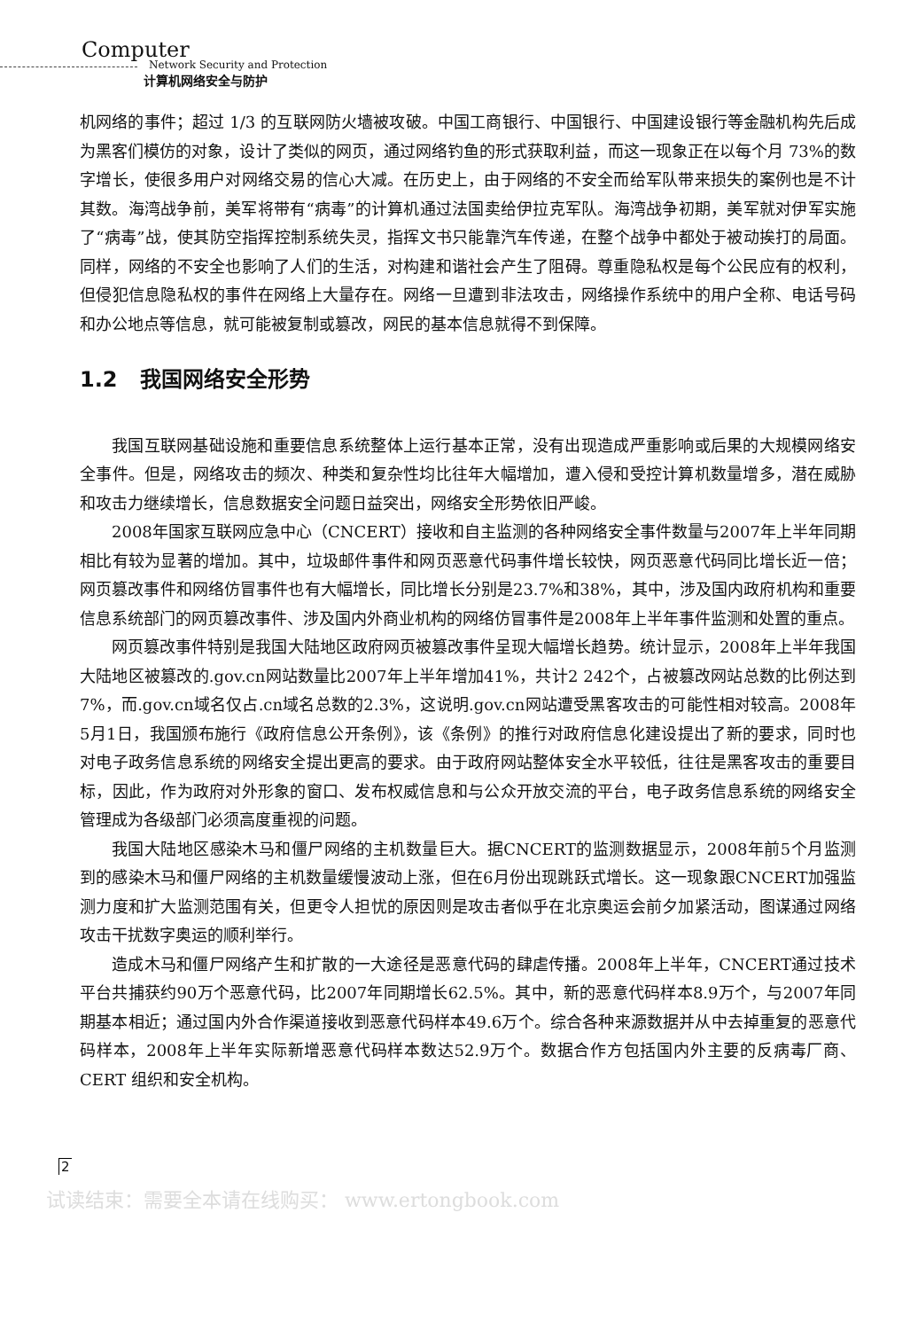Computer
Network Security and Protection
计算机网络安全与防护
机网络的事件；超过 1/3 的互联网防火墙被攻破。中国工商银行、中国银行、中国建设银行等金融机构先后成为黑客们模仿的对象，设计了类似的网页，通过网络钓鱼的形式获取利益，而这一现象正在以每个月 73%的数字增长，使很多用户对网络交易的信心大减。在历史上，由于网络的不安全而给军队带来损失的案例也是不计其数。海湾战争前，美军将带有“病毒”的计算机通过法国卖给伊拉克军队。海湾战争初期，美军就对伊军实施了“病毒”战，使其防空指挥控制系统失灵，指挥文书只能靠汽车传递，在整个战争中都处于被动挨打的局面。同样，网络的不安全也影响了人们的生活，对构建和谐社会产生了阻碍。尊重隐私权是每个公民应有的权利，但侵犯信息隐私权的事件在网络上大量存在。网络一旦遭到非法攻击，网络操作系统中的用户全称、电话号码和办公地点等信息，就可能被复制或篡改，网民的基本信息就得不到保障。
1.2 我国网络安全形势
我国互联网基础设施和重要信息系统整体上运行基本正常，没有出现造成严重影响或后果的大规模网络安全事件。但是，网络攻击的频次、种类和复杂性均比往年大幅增加，遭入侵和受控计算机数量增多，潜在威胁和攻击力继续增长，信息数据安全问题日益突出，网络安全形势依旧严峻。
2008年国家互联网应急中心（CNCERT）接收和自主监测的各种网络安全事件数量与2007年上半年同期相比有较为显著的增加。其中，垃圾邮件事件和网页恶意代码事件增长较快，网页恶意代码同比增长近一倍；网页篡改事件和网络仿冒事件也有大幅增长，同比增长分别是23.7%和38%，其中，涉及国内政府机构和重要信息系统部门的网页篡改事件、涉及国内外商业机构的网络仿冒事件是2008年上半年事件监测和处置的重点。
网页篡改事件特别是我国大陆地区政府网页被篡改事件呈现大幅增长趋势。统计显示，2008年上半年我国大陆地区被篡改的.gov.cn网站数量比2007年上半年增加41%，共计2 242个，占被篡改网站总数的比例达到7%，而.gov.cn域名仅占.cn域名总数的2.3%，这说明.gov.cn网站遭受黑客攻击的可能性相对较高。2008年5月1日，我国颁布施行《政府信息公开条例》，该《条例》的推行对政府信息化建设提出了新的要求，同时也对电子政务信息系统的网络安全提出更高的要求。由于政府网站整体安全水平较低，往往是黑客攻击的重要目标，因此，作为政府对外形象的窗口、发布权威信息和与公众开放交流的平台，电子政务信息系统的网络安全管理成为各级部门必须高度重视的问题。
我国大陆地区感染木马和僵尸网络的主机数量巨大。据CNCERT的监测数据显示，2008年前5个月监测到的感染木马和僵尸网络的主机数量缓慢波动上涨，但在6月份出现跳跃式增长。这一现象跟CNCERT加强监测力度和扩大监测范围有关，但更令人担忧的原因则是攻击者似乎在北京奥运会前夕加紧活动，图谋通过网络攻击干扰数字奥运的顺利举行。
造成木马和僵尸网络产生和扩散的一大途径是恶意代码的肆虐传播。2008年上半年，CNCERT通过技术平台共捕获约90万个恶意代码，比2007年同期增长62.5%。其中，新的恶意代码样本8.9万个，与2007年同期基本相近；通过国内外合作渠道接收到恶意代码样本49.6万个。综合各种来源数据并从中去掉重复的恶意代码样本，2008年上半年实际新增恶意代码样本数达52.9万个。数据合作方包括国内外主要的反病毒厂商、CERT 组织和安全机构。
2
试读结束：需要全本请在线购买： www.ertongbook.com